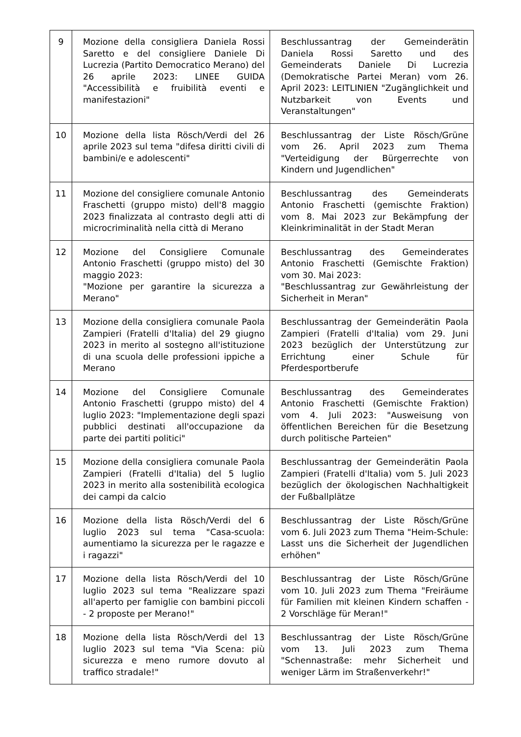| 9 | Mozione della consigliera Daniela Rossi Saretto e del consigliere Daniele Di Lucrezia (Partito Democratico Merano) del 26 aprile 2023: LINEE GUIDA "Accessibilità e fruibilità eventi e manifestazioni" | Beschlussantrag der Gemeinderätin Daniela Rossi Saretto und des Gemeinderats Daniele Di Lucrezia (Demokratische Partei Meran) vom 26. April 2023: LEITLINIEN "Zugänglichkeit und Nutzbarkeit von Events und Veranstaltungen" |
| 10 | Mozione della lista Rösch/Verdi del 26 aprile 2023 sul tema "difesa diritti civili di bambini/e e adolescenti" | Beschlussantrag der Liste Rösch/Grüne vom 26. April 2023 zum Thema "Verteidigung der Bürgerrechte von Kindern und Jugendlichen" |
| 11 | Mozione del consigliere comunale Antonio Fraschetti (gruppo misto) dell'8 maggio 2023 finalizzata al contrasto degli atti di microcriminalità nella città di Merano | Beschlussantrag des Gemeinderats Antonio Fraschetti (gemischte Fraktion) vom 8. Mai 2023 zur Bekämpfung der Kleinkriminalität in der Stadt Meran |
| 12 | Mozione del Consigliere Comunale Antonio Fraschetti (gruppo misto) del 30 maggio 2023: "Mozione per garantire la sicurezza a Merano" | Beschlussantrag des Gemeinderates Antonio Fraschetti (Gemischte Fraktion) vom 30. Mai 2023: "Beschlussantrag zur Gewährleistung der Sicherheit in Meran" |
| 13 | Mozione della consigliera comunale Paola Zampieri (Fratelli d'Italia) del 29 giugno 2023 in merito al sostegno all'istituzione di una scuola delle professioni ippiche a Merano | Beschlussantrag der Gemeinderätin Paola Zampieri (Fratelli d'Italia) vom 29. Juni 2023 bezüglich der Unterstützung zur Errichtung einer Schule für Pferdesportberufe |
| 14 | Mozione del Consigliere Comunale Antonio Fraschetti (gruppo misto) del 4 luglio 2023: "Implementazione degli spazi pubblici destinati all'occupazione da parte dei partiti politici" | Beschlussantrag des Gemeinderates Antonio Fraschetti (Gemischte Fraktion) vom 4. Juli 2023: "Ausweisung von öffentlichen Bereichen für die Besetzung durch politische Parteien" |
| 15 | Mozione della consigliera comunale Paola Zampieri (Fratelli d'Italia) del 5 luglio 2023 in merito alla sostenibilità ecologica dei campi da calcio | Beschlussantrag der Gemeinderätin Paola Zampieri (Fratelli d'Italia) vom 5. Juli 2023 bezüglich der ökologischen Nachhaltigkeit der Fußballplätze |
| 16 | Mozione della lista Rösch/Verdi del 6 luglio 2023 sul tema "Casa-scuola: aumentiamo la sicurezza per le ragazze e i ragazzi" | Beschlussantrag der Liste Rösch/Grüne vom 6. Juli 2023 zum Thema "Heim-Schule: Lasst uns die Sicherheit der Jugendlichen erhöhen" |
| 17 | Mozione della lista Rösch/Verdi del 10 luglio 2023 sul tema "Realizzare spazi all'aperto per famiglie con bambini piccoli - 2 proposte per Merano!" | Beschlussantrag der Liste Rösch/Grüne vom 10. Juli 2023 zum Thema "Freiräume für Familien mit kleinen Kindern schaffen - 2 Vorschläge für Meran!" |
| 18 | Mozione della lista Rösch/Verdi del 13 luglio 2023 sul tema "Via Scena: più sicurezza e meno rumore dovuto al traffico stradale!" | Beschlussantrag der Liste Rösch/Grüne vom 13. Juli 2023 zum Thema "Schennastraße: mehr Sicherheit und weniger Lärm im Straßenverkehr!" |